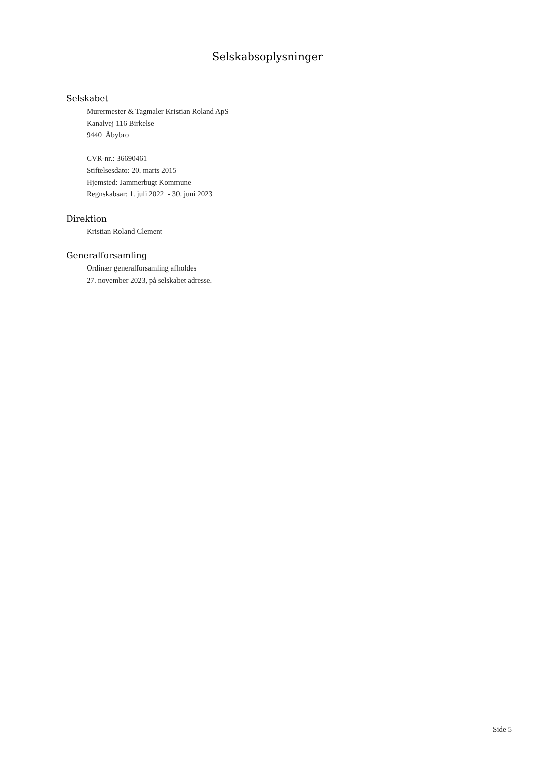Selskabsoplysninger
Selskabet
Murermester & Tagmaler Kristian Roland ApS
Kanalvej 116 Birkelse
9440 Åbybro
CVR-nr.: 36690461
Stiftelsesdato: 20. marts 2015
Hjemsted: Jammerbugt Kommune
Regnskabsår: 1. juli 2022 - 30. juni 2023
Direktion
Kristian Roland Clement
Generalforsamling
Ordinær generalforsamling afholdes
27. november 2023, på selskabet adresse.
Side 5